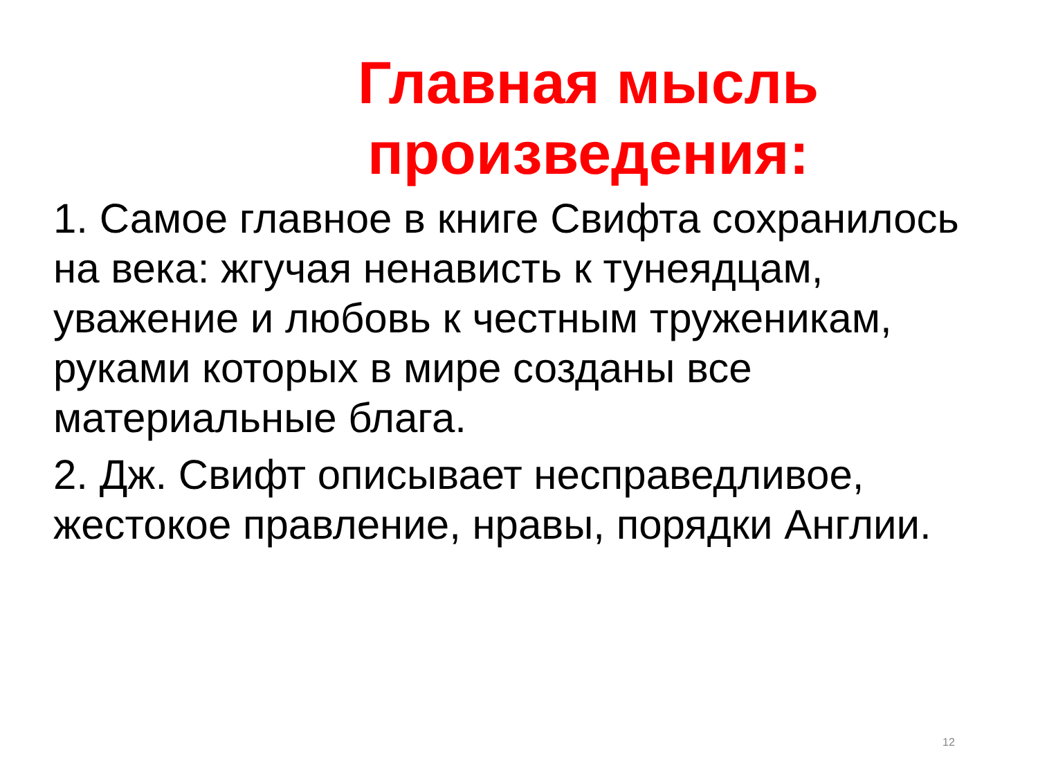Главная мысль
произведения:
1. Самое главное в книге Свифта сохранилось на века: жгучая ненависть к тунеядцам, уважение и любовь к честным труженикам, руками которых в мире созданы все материальные блага.
2. Дж. Свифт описывает несправедливое, жестокое правление, нравы, порядки Англии.
12